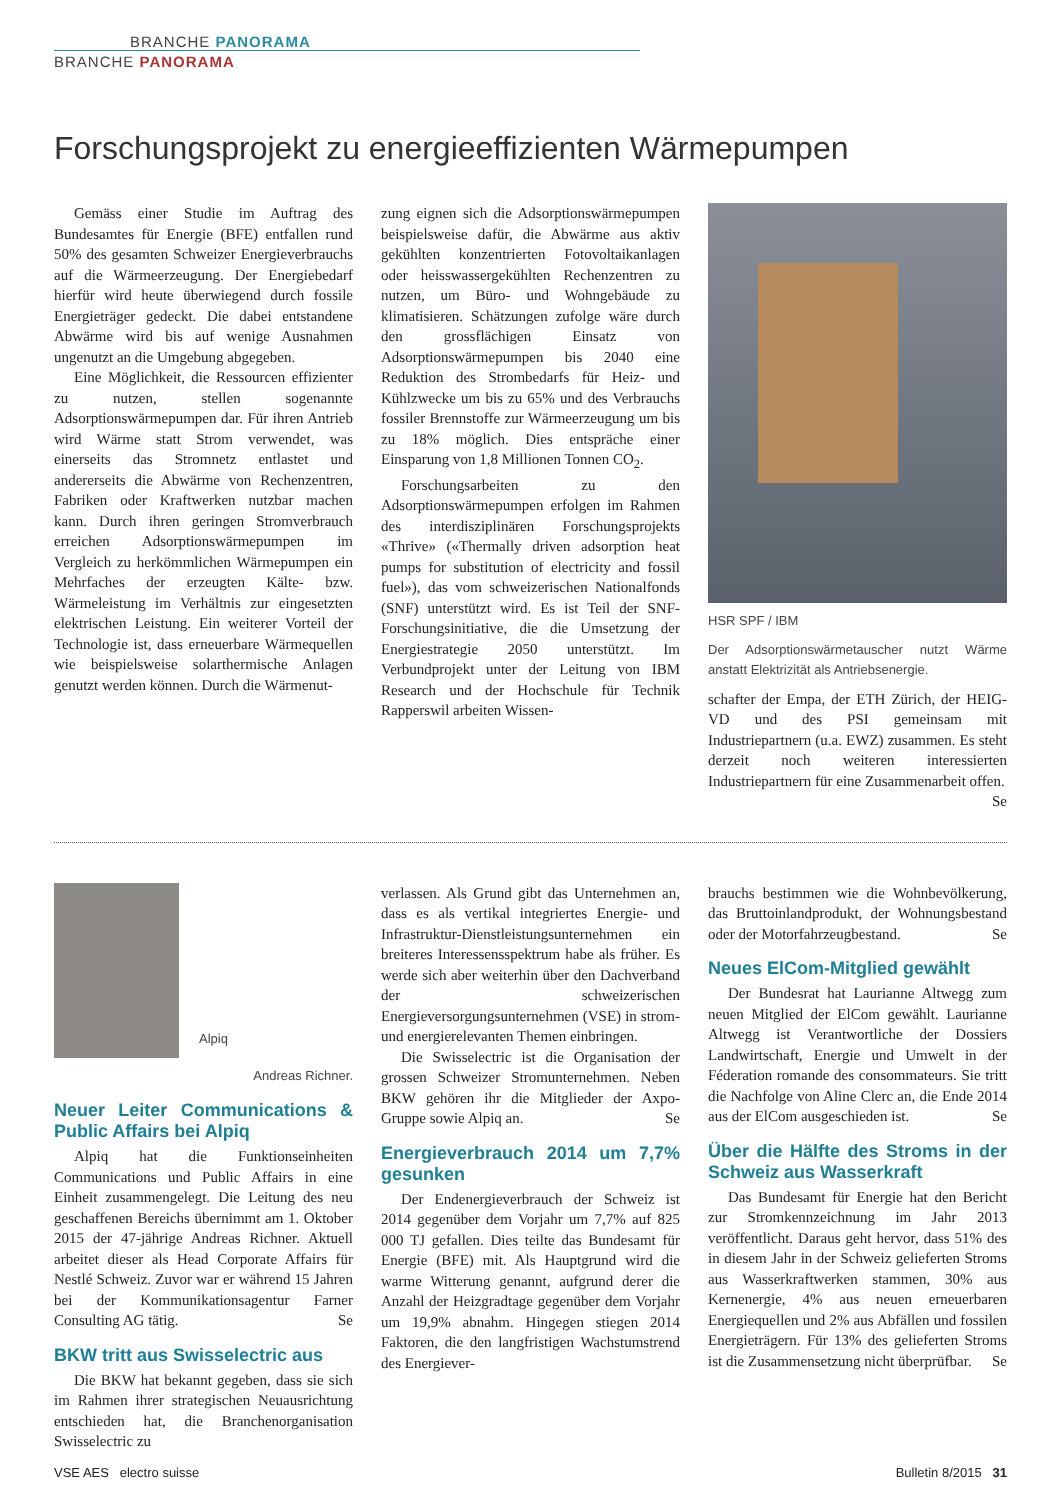BRANCHE PANORAMA
BRANCHE PANORAMA
Forschungsprojekt zu energieeffizienten Wärmepumpen
Gemäss einer Studie im Auftrag des Bundesamtes für Energie (BFE) entfallen rund 50% des gesamten Schweizer Energieverbrauchs auf die Wärmeerzeugung. Der Energiebedarf hierfür wird heute überwiegend durch fossile Energieträger gedeckt. Die dabei entstandene Abwärme wird bis auf wenige Ausnahmen ungenutzt an die Umgebung abgegeben.
Eine Möglichkeit, die Ressourcen effizienter zu nutzen, stellen sogenannte Adsorptionswärmepumpen dar. Für ihren Antrieb wird Wärme statt Strom verwendet, was einerseits das Stromnetz entlastet und andererseits die Abwärme von Rechenzentren, Fabriken oder Kraftwerken nutzbar machen kann. Durch ihren geringen Stromverbrauch erreichen Adsorptionswärmepumpen im Vergleich zu herkömmlichen Wärmepumpen ein Mehrfaches der erzeugten Kälte- bzw. Wärmeleistung im Verhältnis zur eingesetzten elektrischen Leistung. Ein weiterer Vorteil der Technologie ist, dass erneuerbare Wärmequellen wie beispielsweise solarthermische Anlagen genutzt werden können. Durch die Wärmenut-
zung eignen sich die Adsorptionswärmepumpen beispielsweise dafür, die Abwärme aus aktiv gekühlten konzentrierten Fotovoltaikanlagen oder heisswassergekühlten Rechenzentren zu nutzen, um Büro- und Wohngebäude zu klimatisieren. Schätzungen zufolge wäre durch den grossflächigen Einsatz von Adsorptionswärmepumpen bis 2040 eine Reduktion des Strombedarfs für Heiz- und Kühlzwecke um bis zu 65% und des Verbrauchs fossiler Brennstoffe zur Wärmeerzeugung um bis zu 18% möglich. Dies entspräche einer Einsparung von 1,8 Millionen Tonnen CO<sub>2</sub>.
Forschungsarbeiten zu den Adsorptionswärmepumpen erfolgen im Rahmen des interdisziplinären Forschungsprojekts «Thrive» («Thermally driven adsorption heat pumps for substitution of electricity and fossil fuel»), das vom schweizerischen Nationalfonds (SNF) unterstützt wird. Es ist Teil der SNF-Forschungsinitiative, die die Umsetzung der Energiestrategie 2050 unterstützt. Im Verbundprojekt unter der Leitung von IBM Research und der Hochschule für Technik Rapperswil arbeiten Wissen-
HSR SPF / IBM
Der Adsorptionswärmetauscher nutzt Wärme anstatt Elektrizität als Antriebsenergie.
schafter der Empa, der ETH Zürich, der HEIG-VD und des PSI gemeinsam mit Industriepartnern (u.a. EWZ) zusammen. Es steht derzeit noch weiteren interessierten Industriepartnern für eine Zusammenarbeit offen. Se
Alpiq
Andreas Richner.
Neuer Leiter Communications & Public Affairs bei Alpiq
Alpiq hat die Funktionseinheiten Communications und Public Affairs in eine Einheit zusammengelegt. Die Leitung des neu geschaffenen Bereichs übernimmt am 1. Oktober 2015 der 47-jährige Andreas Richner. Aktuell arbeitet dieser als Head Corporate Affairs für Nestlé Schweiz. Zuvor war er während 15 Jahren bei der Kommunikationsagentur Farner Consulting AG tätig. Se
BKW tritt aus Swisselectric aus
Die BKW hat bekannt gegeben, dass sie sich im Rahmen ihrer strategischen Neuausrichtung entschieden hat, die Branchenorganisation Swisselectric zu
verlassen. Als Grund gibt das Unternehmen an, dass es als vertikal integriertes Energie- und Infrastruktur-Dienstleistungsunternehmen ein breiteres Interessensspektrum habe als früher. Es werde sich aber weiterhin über den Dachverband der schweizerischen Energieversorgungsunternehmen (VSE) in strom- und energierelevanten Themen einbringen.
Die Swisselectric ist die Organisation der grossen Schweizer Stromunternehmen. Neben BKW gehören ihr die Mitglieder der Axpo-Gruppe sowie Alpiq an. Se
Energieverbrauch 2014 um 7,7% gesunken
Der Endenergieverbrauch der Schweiz ist 2014 gegenüber dem Vorjahr um 7,7% auf 825 000 TJ gefallen. Dies teilte das Bundesamt für Energie (BFE) mit. Als Hauptgrund wird die warme Witterung genannt, aufgrund derer die Anzahl der Heizgradtage gegenüber dem Vorjahr um 19,9% abnahm. Hingegen stiegen 2014 Faktoren, die den langfristigen Wachstumstrend des Energiever-
brauchs bestimmen wie die Wohnbevölkerung, das Bruttoinlandprodukt, der Wohnungsbestand oder der Motorfahrzeugbestand. Se
Neues ElCom-Mitglied gewählt
Der Bundesrat hat Laurianne Altwegg zum neuen Mitglied der ElCom gewählt. Laurianne Altwegg ist Verantwortliche der Dossiers Landwirtschaft, Energie und Umwelt in der Féderation romande des consommateurs. Sie tritt die Nachfolge von Aline Clerc an, die Ende 2014 aus der ElCom ausgeschieden ist. Se
Über die Hälfte des Stroms in der Schweiz aus Wasserkraft
Das Bundesamt für Energie hat den Bericht zur Stromkennzeichnung im Jahr 2013 veröffentlicht. Daraus geht hervor, dass 51% des in diesem Jahr in der Schweiz gelieferten Stroms aus Wasserkraftwerken stammen, 30% aus Kernenergie, 4% aus neuen erneuerbaren Energiequellen und 2% aus Abfällen und fossilen Energieträgern. Für 13% des gelieferten Stroms ist die Zusammensetzung nicht überprüfbar. Se
VSE AES electro suisse Bulletin 8/2015 31